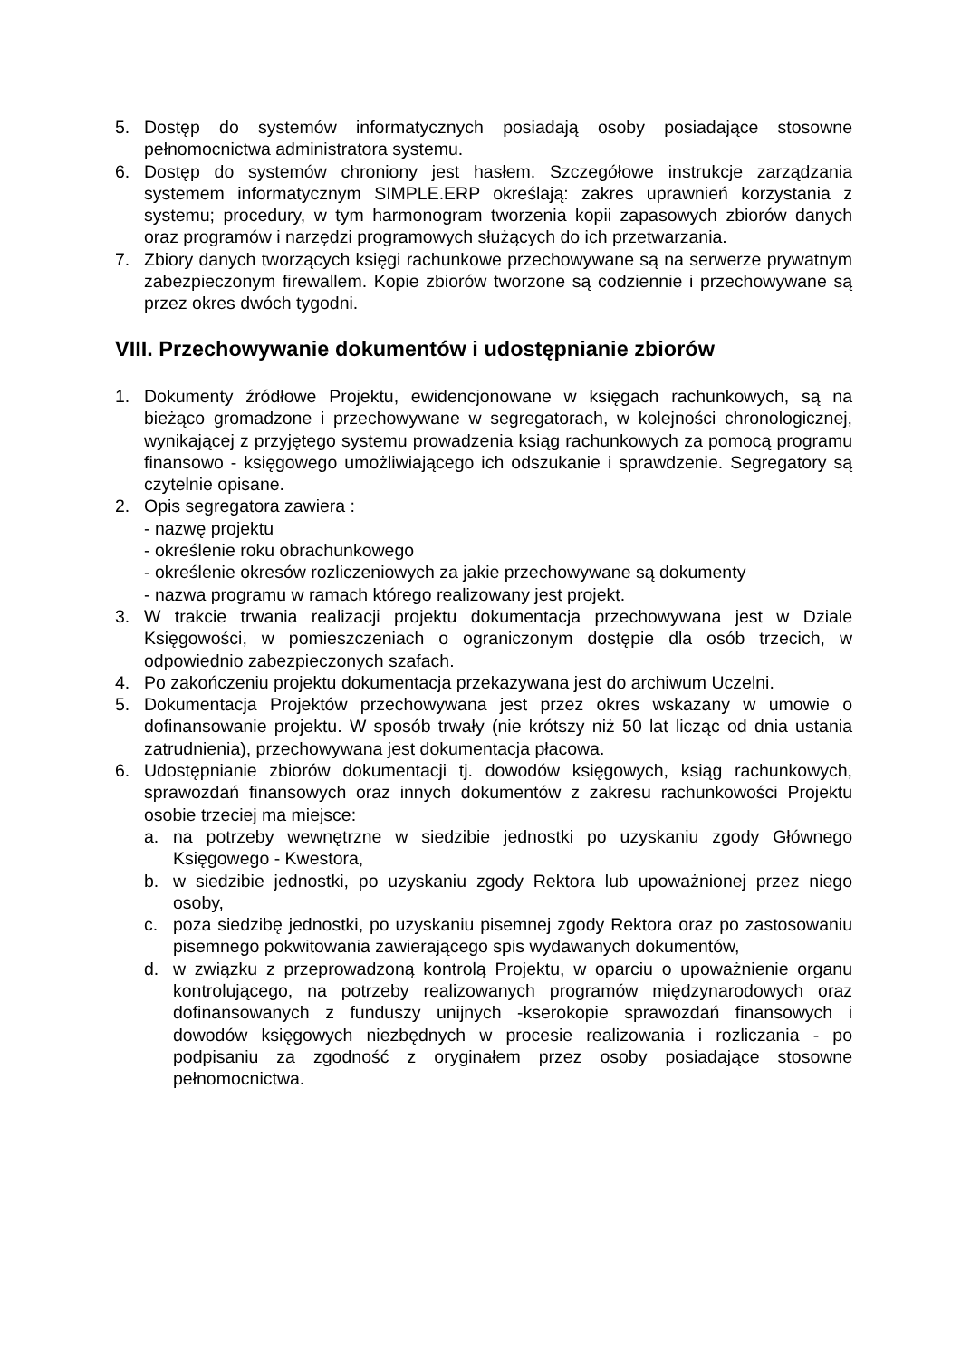5. Dostęp do systemów informatycznych posiadają osoby posiadające stosowne pełnomocnictwa administratora systemu.
6. Dostęp do systemów chroniony jest hasłem. Szczegółowe instrukcje zarządzania systemem informatycznym SIMPLE.ERP określają: zakres uprawnień korzystania z systemu; procedury, w tym harmonogram tworzenia kopii zapasowych zbiorów danych oraz programów i narzędzi programowych służących do ich przetwarzania.
7. Zbiory danych tworzących księgi rachunkowe przechowywane są na serwerze prywatnym zabezpieczonym firewallem. Kopie zbiorów tworzone są codziennie i przechowywane są przez okres dwóch tygodni.
VIII. Przechowywanie dokumentów i udostępnianie zbiorów
1. Dokumenty źródłowe Projektu, ewidencjonowane w księgach rachunkowych, są na bieżąco gromadzone i przechowywane w segregatorach, w kolejności chronologicznej, wynikającej z przyjętego systemu prowadzenia ksiąg rachunkowych za pomocą programu finansowo - księgowego umożliwiającego ich odszukanie i sprawdzenie. Segregatory są czytelnie opisane.
2. Opis segregatora zawiera :
- nazwę projektu
- określenie roku obrachunkowego
- określenie okresów rozliczeniowych za jakie przechowywane są dokumenty
- nazwa programu w ramach którego realizowany jest projekt.
3. W trakcie trwania realizacji projektu dokumentacja przechowywana jest w Dziale Księgowości, w pomieszczeniach o ograniczonym dostępie dla osób trzecich, w odpowiednio zabezpieczonych szafach.
4. Po zakończeniu projektu dokumentacja przekazywana jest do archiwum Uczelni.
5. Dokumentacja Projektów przechowywana jest przez okres wskazany w umowie o dofinansowanie projektu. W sposób trwały (nie krótszy niż 50 lat licząc od dnia ustania zatrudnienia), przechowywana jest dokumentacja płacowa.
6. Udostępnianie zbiorów dokumentacji tj. dowodów księgowych, ksiąg rachunkowych, sprawozdań finansowych oraz innych dokumentów z zakresu rachunkowości Projektu osobie trzeciej ma miejsce:
a. na potrzeby wewnętrzne w siedzibie jednostki po uzyskaniu zgody Głównego Księgowego - Kwestora,
b. w siedzibie jednostki, po uzyskaniu zgody Rektora lub upoważnionej przez niego osoby,
c. poza siedzibę jednostki, po uzyskaniu pisemnej zgody Rektora oraz po zastosowaniu pisemnego pokwitowania zawierającego spis wydawanych dokumentów,
d. w związku z przeprowadzoną kontrolą Projektu, w oparciu o upoważnienie organu kontrolującego, na potrzeby realizowanych programów międzynarodowych oraz dofinansowanych z funduszy unijnych -kserokopie sprawozdań finansowych i dowodów księgowych niezbędnych w procesie realizowania i rozliczania - po podpisaniu za zgodność z oryginałem przez osoby posiadające stosowne pełnomocnictwa.